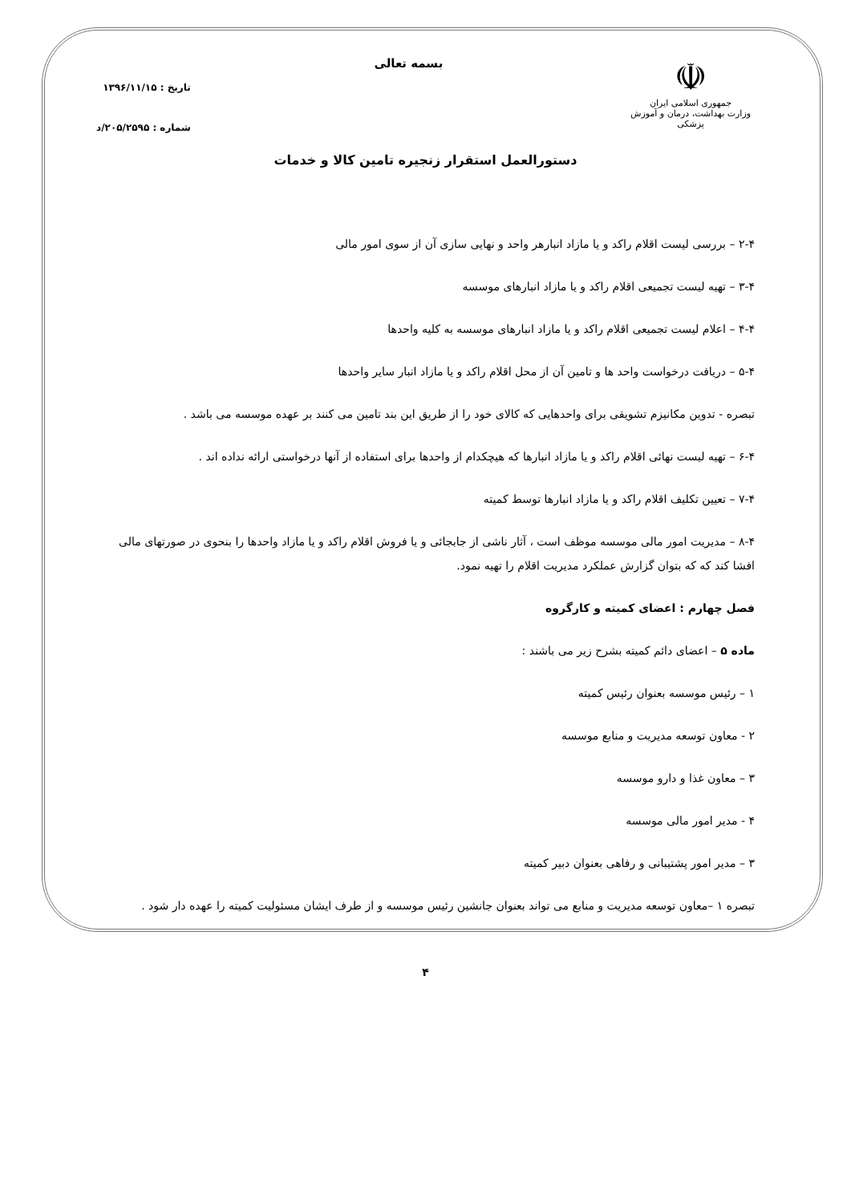☫
جمهوری اسلامی ایران
وزارت بهداشت، درمان و آموزش پزشکی
بسمه تعالی
تاریخ : ۱۳۹۶/۱۱/۱۵
شماره : ۲۰۵/۲۵۹۵/د
دستورالعمل استقرار زنجیره تامین کالا و خدمات
۲-۴ – بررسی لیست اقلام راکد و یا مازاد انبارهر واحد و نهایی سازی آن از سوی امور مالی
۳-۴ – تهیه لیست تجمیعی اقلام راکد و یا مازاد انبارهای موسسه
۴-۴ – اعلام لیست تجمیعی اقلام راکد و یا مازاد انبارهای موسسه به کلیه واحدها
۵-۴ – دریافت درخواست واحد ها و تامین آن از محل اقلام راکد و یا مازاد انبار سایر واحدها
تبصره - تدوین مکانیزم تشویقی برای واحدهایی که کالای خود را از طریق این بند تامین می کنند بر عهده موسسه می باشد .
۶-۴ – تهیه لیست نهائی اقلام راکد و یا مازاد انبارها که هیچکدام از واحدها برای استفاده از آنها درخواستی ارائه نداده اند .
۷-۴ – تعیین تکلیف اقلام راکد و یا مازاد انبارها توسط کمیته
۸-۴ – مدیریت امور مالی موسسه موظف است ، آثار ناشی از جابجائی و یا فروش اقلام راکد و یا مازاد واحدها را بنحوی در صورتهای مالی افشا کند که که بتوان گزارش عملکرد مدیریت اقلام را تهیه نمود.
فصل چهارم : اعضای کمیته و کارگروه
ماده ۵ – اعضای دائم کمیته بشرح زیر می باشند :
۱ – رئیس موسسه بعنوان رئیس کمیته
۲ - معاون توسعه مدیریت و منابع موسسه
۳ – معاون غذا و دارو موسسه
۴ - مدیر امور مالی موسسه
۳ – مدیر امور پشتیبانی و رفاهی بعنوان دبیر کمیته
تبصره ۱ –معاون توسعه مدیریت و منابع می تواند بعنوان جانشین رئیس موسسه و از طرف ایشان مسئولیت کمیته را عهده دار شود .
۴